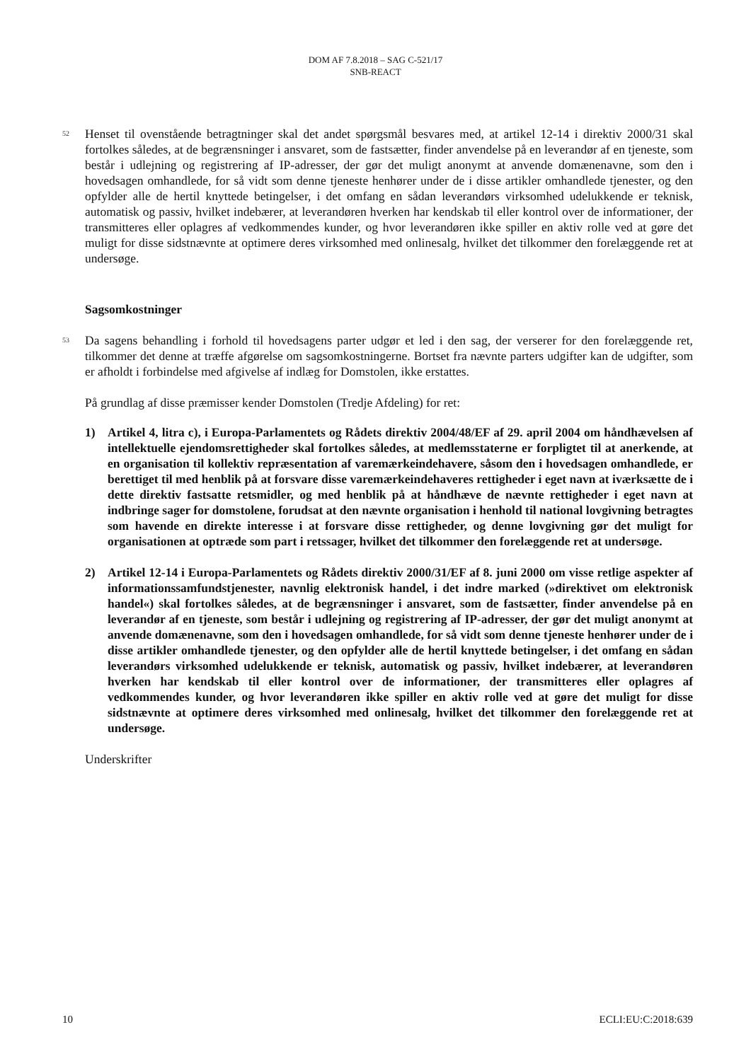DOM AF 7.8.2018 – SAG C-521/17
SNB-REACT
52
Henset til ovenstående betragtninger skal det andet spørgsmål besvares med, at artikel 12-14 i direktiv 2000/31 skal fortolkes således, at de begrænsninger i ansvaret, som de fastsætter, finder anvendelse på en leverandør af en tjeneste, som består i udlejning og registrering af IP-adresser, der gør det muligt anonymt at anvende domænenavne, som den i hovedsagen omhandlede, for så vidt som denne tjeneste henhører under de i disse artikler omhandlede tjenester, og den opfylder alle de hertil knyttede betingelser, i det omfang en sådan leverandørs virksomhed udelukkende er teknisk, automatisk og passiv, hvilket indebærer, at leverandøren hverken har kendskab til eller kontrol over de informationer, der transmitteres eller oplagres af vedkommendes kunder, og hvor leverandøren ikke spiller en aktiv rolle ved at gøre det muligt for disse sidstnævnte at optimere deres virksomhed med onlinesalg, hvilket det tilkommer den forelæggende ret at undersøge.
Sagsomkostninger
53
Da sagens behandling i forhold til hovedsagens parter udgør et led i den sag, der verserer for den forelæggende ret, tilkommer det denne at træffe afgørelse om sagsomkostningerne. Bortset fra nævnte parters udgifter kan de udgifter, som er afholdt i forbindelse med afgivelse af indlæg for Domstolen, ikke erstattes.
På grundlag af disse præmisser kender Domstolen (Tredje Afdeling) for ret:
1) Artikel 4, litra c), i Europa-Parlamentets og Rådets direktiv 2004/48/EF af 29. april 2004 om håndhævelsen af intellektuelle ejendomsrettigheder skal fortolkes således, at medlemsstaterne er forpligtet til at anerkende, at en organisation til kollektiv repræsentation af varemærkeindehavere, såsom den i hovedsagen omhandlede, er berettiget til med henblik på at forsvare disse varemærkeindehaveres rettigheder i eget navn at iværksætte de i dette direktiv fastsatte retsmidler, og med henblik på at håndhæve de nævnte rettigheder i eget navn at indbringe sager for domstolene, forudsat at den nævnte organisation i henhold til national lovgivning betragtes som havende en direkte interesse i at forsvare disse rettigheder, og denne lovgivning gør det muligt for organisationen at optræde som part i retssager, hvilket det tilkommer den forelæggende ret at undersøge.
2) Artikel 12-14 i Europa-Parlamentets og Rådets direktiv 2000/31/EF af 8. juni 2000 om visse retlige aspekter af informationssamfundstjenester, navnlig elektronisk handel, i det indre marked (»direktivet om elektronisk handel«) skal fortolkes således, at de begrænsninger i ansvaret, som de fastsætter, finder anvendelse på en leverandør af en tjeneste, som består i udlejning og registrering af IP-adresser, der gør det muligt anonymt at anvende domænenavne, som den i hovedsagen omhandlede, for så vidt som denne tjeneste henhører under de i disse artikler omhandlede tjenester, og den opfylder alle de hertil knyttede betingelser, i det omfang en sådan leverandørs virksomhed udelukkende er teknisk, automatisk og passiv, hvilket indebærer, at leverandøren hverken har kendskab til eller kontrol over de informationer, der transmitteres eller oplagres af vedkommendes kunder, og hvor leverandøren ikke spiller en aktiv rolle ved at gøre det muligt for disse sidstnævnte at optimere deres virksomhed med onlinesalg, hvilket det tilkommer den forelæggende ret at undersøge.
Underskrifter
10 ECLI:EU:C:2018:639